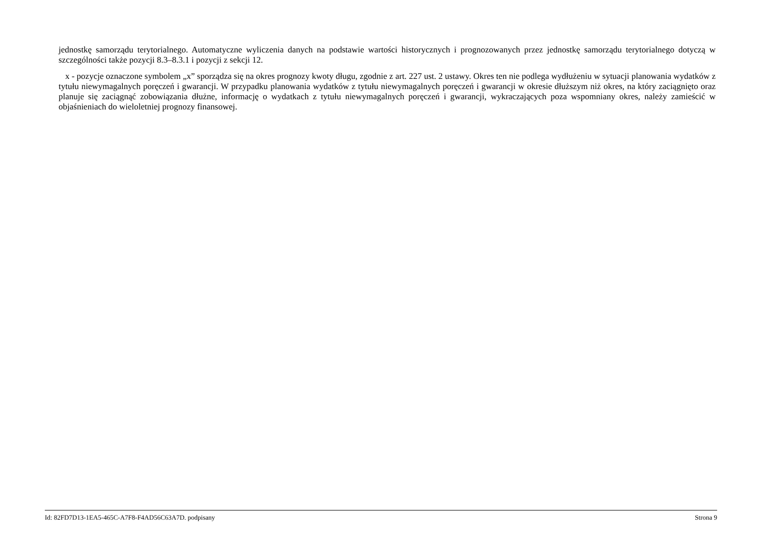jednostkę samorządu terytorialnego. Automatyczne wyliczenia danych na podstawie wartości historycznych i prognozowanych przez jednostkę samorządu terytorialnego dotyczą w szczególności także pozycji 8.3–8.3.1 i pozycji z sekcji 12.
x - pozycje oznaczone symbolem „x” sporządza się na okres prognozy kwoty długu, zgodnie z art. 227 ust. 2 ustawy. Okres ten nie podlega wydłużeniu w sytuacji planowania wydatków z tytułu niewymagalnych poręczeń i gwarancji. W przypadku planowania wydatków z tytułu niewymagalnych poręczeń i gwarancji w okresie dłuższym niż okres, na który zaciągnięto oraz planuje się zaciągnąć zobowiązania dłużne, informację o wydatkach z tytułu niewymagalnych poręczeń i gwarancji, wykraczających poza wspomniany okres, należy zamieścić w objaśnieniach do wieloletniej prognozy finansowej.
Id: 82FD7D13-1EA5-465C-A7F8-F4AD56C63A7D. podpisany Strona 9